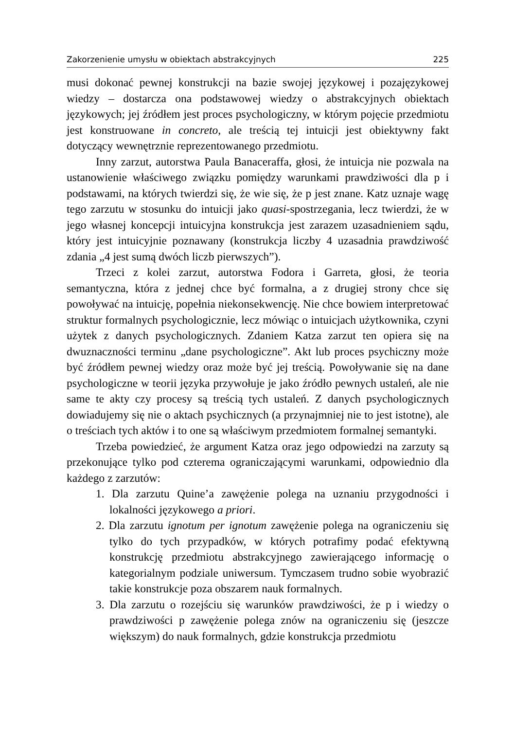Zakorzenienie umysłu w obiektach abstrakcyjnych 225
musi dokonać pewnej konstrukcji na bazie swojej językowej i pozajęzykowej wiedzy – dostarcza ona podstawowej wiedzy o abstrakcyjnych obiektach językowych; jej źródłem jest proces psychologiczny, w którym pojęcie przedmiotu jest konstruowane in concreto, ale treścią tej intuicji jest obiektywny fakt dotyczący wewnętrznie reprezentowanego przedmiotu.
Inny zarzut, autorstwa Paula Banaceraffa, głosi, że intuicja nie pozwala na ustanowienie właściwego związku pomiędzy warunkami prawdziwości dla p i podstawami, na których twierdzi się, że wie się, że p jest znane. Katz uznaje wagę tego zarzutu w stosunku do intuicji jako quasi-spostrzegania, lecz twierdzi, że w jego własnej koncepcji intuicyjna konstrukcja jest zarazem uzasadnieniem sądu, który jest intuicyjnie poznawany (konstrukcja liczby 4 uzasadnia prawdziwość zdania „4 jest sumą dwóch liczb pierwszych”).
Trzeci z kolei zarzut, autorstwa Fodora i Garreta, głosi, że teoria semantyczna, która z jednej chce być formalna, a z drugiej strony chce się powoływać na intuicję, popełnia niekonsekwencję. Nie chce bowiem interpretować struktur formalnych psychologicznie, lecz mówiąc o intuicjach użytkownika, czyni użytek z danych psychologicznych. Zdaniem Katza zarzut ten opiera się na dwuznaczności terminu „dane psychologiczne”. Akt lub proces psychiczny może być źródłem pewnej wiedzy oraz może być jej treścią. Powoływanie się na dane psychologiczne w teorii języka przywołuje je jako źródło pewnych ustaleń, ale nie same te akty czy procesy są treścią tych ustaleń. Z danych psychologicznych dowiadujemy się nie o aktach psychicznych (a przynajmniej nie to jest istotne), ale o treściach tych aktów i to one są właściwym przedmiotem formalnej semantyki.
Trzeba powiedzieć, że argument Katza oraz jego odpowiedzi na zarzuty są przekonujące tylko pod czterema ograniczającymi warunkami, odpowiednio dla każdego z zarzutów:
1. Dla zarzutu Quine’a zawężenie polega na uznaniu przygodności i lokalności językowego a priori.
2. Dla zarzutu ignotum per ignotum zawężenie polega na ograniczeniu się tylko do tych przypadków, w których potrafimy podać efektywną konstrukcję przedmiotu abstrakcyjnego zawierającego informację o kategorialnym podziale uniwersum. Tymczasem trudno sobie wyobrazić takie konstrukcje poza obszarem nauk formalnych.
3. Dla zarzutu o rozejściu się warunków prawdziwości, że p i wiedzy o prawdziwości p zawężenie polega znów na ograniczeniu się (jeszcze większym) do nauk formalnych, gdzie konstrukcja przedmiotu